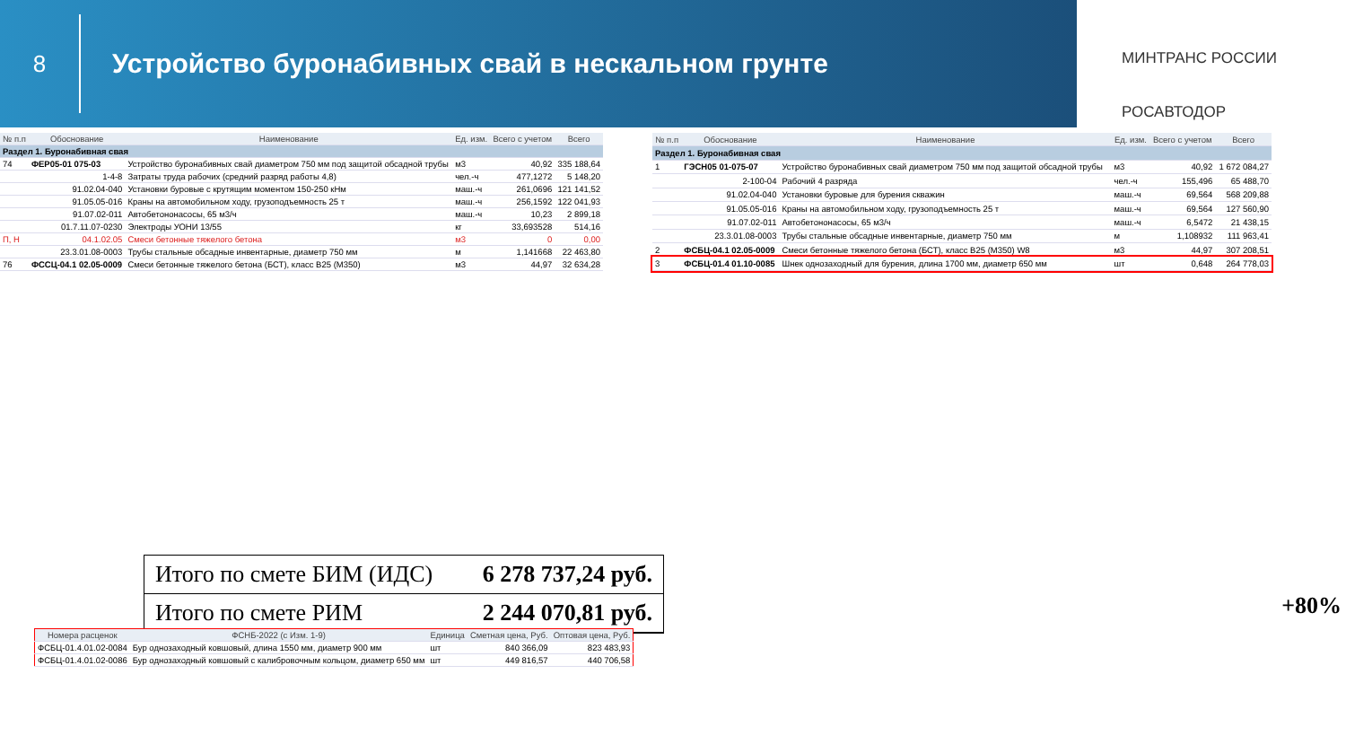8
Устройство буронабивных свай в нескальном грунте
МИНТРАНС РОССИИ
РОСАВТОДОР
| № п.п | Обоснование | Наименование | Ед. изм. | Всего с учетом | Всего |
| --- | --- | --- | --- | --- | --- |
| Раздел 1. Буронабивная свая | | | | | |
| 74 | ФЕР05-01 075-03 | Устройство буронабивных свай диаметром 750 мм под защитой обсадной трубы | м3 | 40,92 | 335 188,64 |
| | 1-4-8 | Затраты труда рабочих (средний разряд работы 4,8) | чел.-ч | 477,1272 | 5 148,20 |
| | 91.02.04-040 | Установки буровые с крутящим моментом 150-250 кНм | маш.-ч | 261,0696 | 121 141,52 |
| | 91.05.05-016 | Краны на автомобильном ходу, грузоподъемность 25 т | маш.-ч | 256,1592 | 122 041,93 |
| | 91.07.02-011 | Автобетононасосы, 65 м3/ч | маш.-ч | 10,23 | 2 899,18 |
| | 01.7.11.07-0230 | Электроды УОНИ 13/55 | кг | 33,693528 | 514,16 |
| П, Н | 04.1.02.05 | Смеси бетонные тяжелого бетона | м3 | 0 | 0,00 |
| | 23.3.01.08-0003 | Трубы стальные обсадные инвентарные, диаметр 750 мм | м | 1,141668 | 22 463,80 |
| 76 | ФССЦ-04.1 02.05-0009 | Смеси бетонные тяжелого бетона (БСТ), класс B25 (M350) | м3 | 44,97 | 32 634,28 |
| № п.п | Обоснование | Наименование | Ед. изм. | Всего с учетом | Всего |
| --- | --- | --- | --- | --- | --- |
| Раздел 1. Буронабивная свая | | | | | |
| 1 | ГЭСН05 01-075-07 | Устройство буронабивных свай диаметром 750 мм под защитой обсадной трубы | м3 | 40,92 | 1 672 084,27 |
| | 2-100-04 | Рабочий 4 разряда | чел.-ч | 155,496 | 65 488,70 |
| | 91.02.04-040 | Установки буровые для бурения скважин | маш.-ч | 69,564 | 568 209,88 |
| | 91.05.05-016 | Краны на автомобильном ходу, грузоподъемность 25 т | маш.-ч | 69,564 | 127 560,90 |
| | 91.07.02-011 | Автобетононасосы, 65 м3/ч | маш.-ч | 6,5472 | 21 438,15 |
| | 23.3.01.08-0003 | Трубы стальные обсадные инвентарные, диаметр 750 мм | м | 1,108932 | 111 963,41 |
| 2 | ФСБЦ-04.1 02.05-0009 | Смеси бетонные тяжелого бетона (БСТ), класс B25 (M350) W8 | м3 | 44,97 | 307 208,51 |
| 3 | ФСБЦ-01.4 01.10-0085 | Шнек однозаходный для бурения, длина 1700 мм, диаметр 650 мм | шт | 0,648 | 264 778,03 |
+80%
Итого по смете БИМ (ИДС) 6 278 737,24 руб.
Итого по смете РИМ 2 244 070,81 руб.
| Номера расценок | ФСНБ-2022 (с Изм. 1-9) | Единица | Сметная цена, Руб. | Оптовая цена, Руб. |
| --- | --- | --- | --- | --- |
| ФСБЦ-01.4.01.02-0084 | Бур однозаходный ковшовый, длина 1550 мм, диаметр 900 мм | шт | 840 366,09 | 823 483,93 |
| ФСБЦ-01.4.01.02-0086 | Бур однозаходный ковшовый с калибровочным кольцом, диаметр 650 мм | шт | 449 816,57 | 440 706,58 |